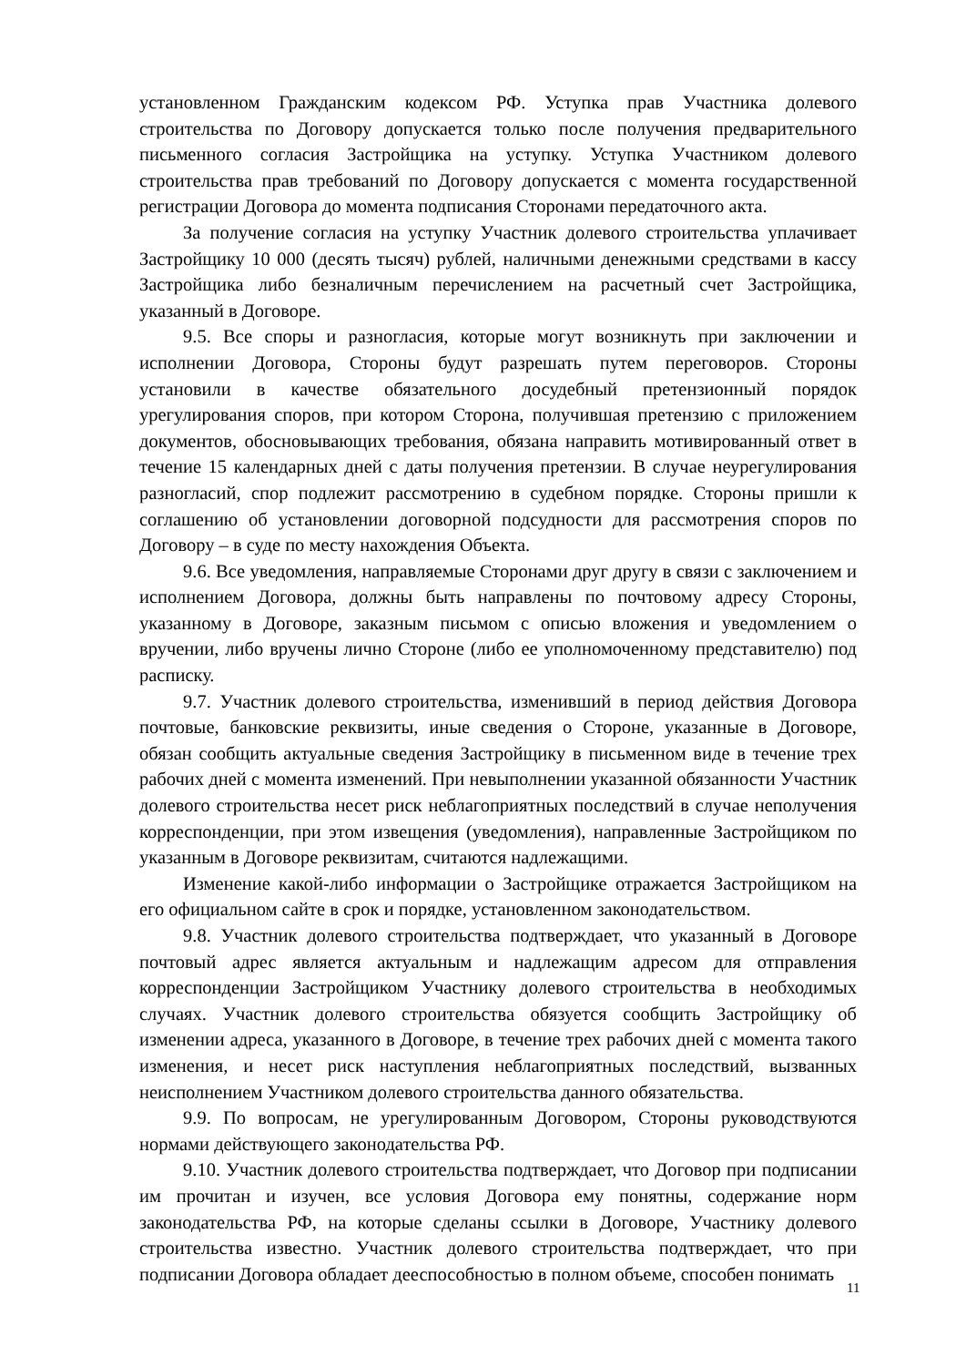установленном Гражданским кодексом РФ. Уступка прав Участника долевого строительства по Договору допускается только после получения предварительного письменного согласия Застройщика на уступку. Уступка Участником долевого строительства прав требований по Договору допускается с момента государственной регистрации Договора до момента подписания Сторонами передаточного акта.
За получение согласия на уступку Участник долевого строительства уплачивает Застройщику 10 000 (десять тысяч) рублей, наличными денежными средствами в кассу Застройщика либо безналичным перечислением на расчетный счет Застройщика, указанный в Договоре.
9.5. Все споры и разногласия, которые могут возникнуть при заключении и исполнении Договора, Стороны будут разрешать путем переговоров. Стороны установили в качестве обязательного досудебный претензионный порядок урегулирования споров, при котором Сторона, получившая претензию с приложением документов, обосновывающих требования, обязана направить мотивированный ответ в течение 15 календарных дней с даты получения претензии. В случае неурегулирования разногласий, спор подлежит рассмотрению в судебном порядке. Стороны пришли к соглашению об установлении договорной подсудности для рассмотрения споров по Договору – в суде по месту нахождения Объекта.
9.6. Все уведомления, направляемые Сторонами друг другу в связи с заключением и исполнением Договора, должны быть направлены по почтовому адресу Стороны, указанному в Договоре, заказным письмом с описью вложения и уведомлением о вручении, либо вручены лично Стороне (либо ее уполномоченному представителю) под расписку.
9.7. Участник долевого строительства, изменивший в период действия Договора почтовые, банковские реквизиты, иные сведения о Стороне, указанные в Договоре, обязан сообщить актуальные сведения Застройщику в письменном виде в течение трех рабочих дней с момента изменений. При невыполнении указанной обязанности Участник долевого строительства несет риск неблагоприятных последствий в случае неполучения корреспонденции, при этом извещения (уведомления), направленные Застройщиком по указанным в Договоре реквизитам, считаются надлежащими.
Изменение какой-либо информации о Застройщике отражается Застройщиком на его официальном сайте в срок и порядке, установленном законодательством.
9.8. Участник долевого строительства подтверждает, что указанный в Договоре почтовый адрес является актуальным и надлежащим адресом для отправления корреспонденции Застройщиком Участнику долевого строительства в необходимых случаях. Участник долевого строительства обязуется сообщить Застройщику об изменении адреса, указанного в Договоре, в течение трех рабочих дней с момента такого изменения, и несет риск наступления неблагоприятных последствий, вызванных неисполнением Участником долевого строительства данного обязательства.
9.9. По вопросам, не урегулированным Договором, Стороны руководствуются нормами действующего законодательства РФ.
9.10. Участник долевого строительства подтверждает, что Договор при подписании им прочитан и изучен, все условия Договора ему понятны, содержание норм законодательства РФ, на которые сделаны ссылки в Договоре, Участнику долевого строительства известно. Участник долевого строительства подтверждает, что при подписании Договора обладает дееспособностью в полном объеме, способен понимать
11